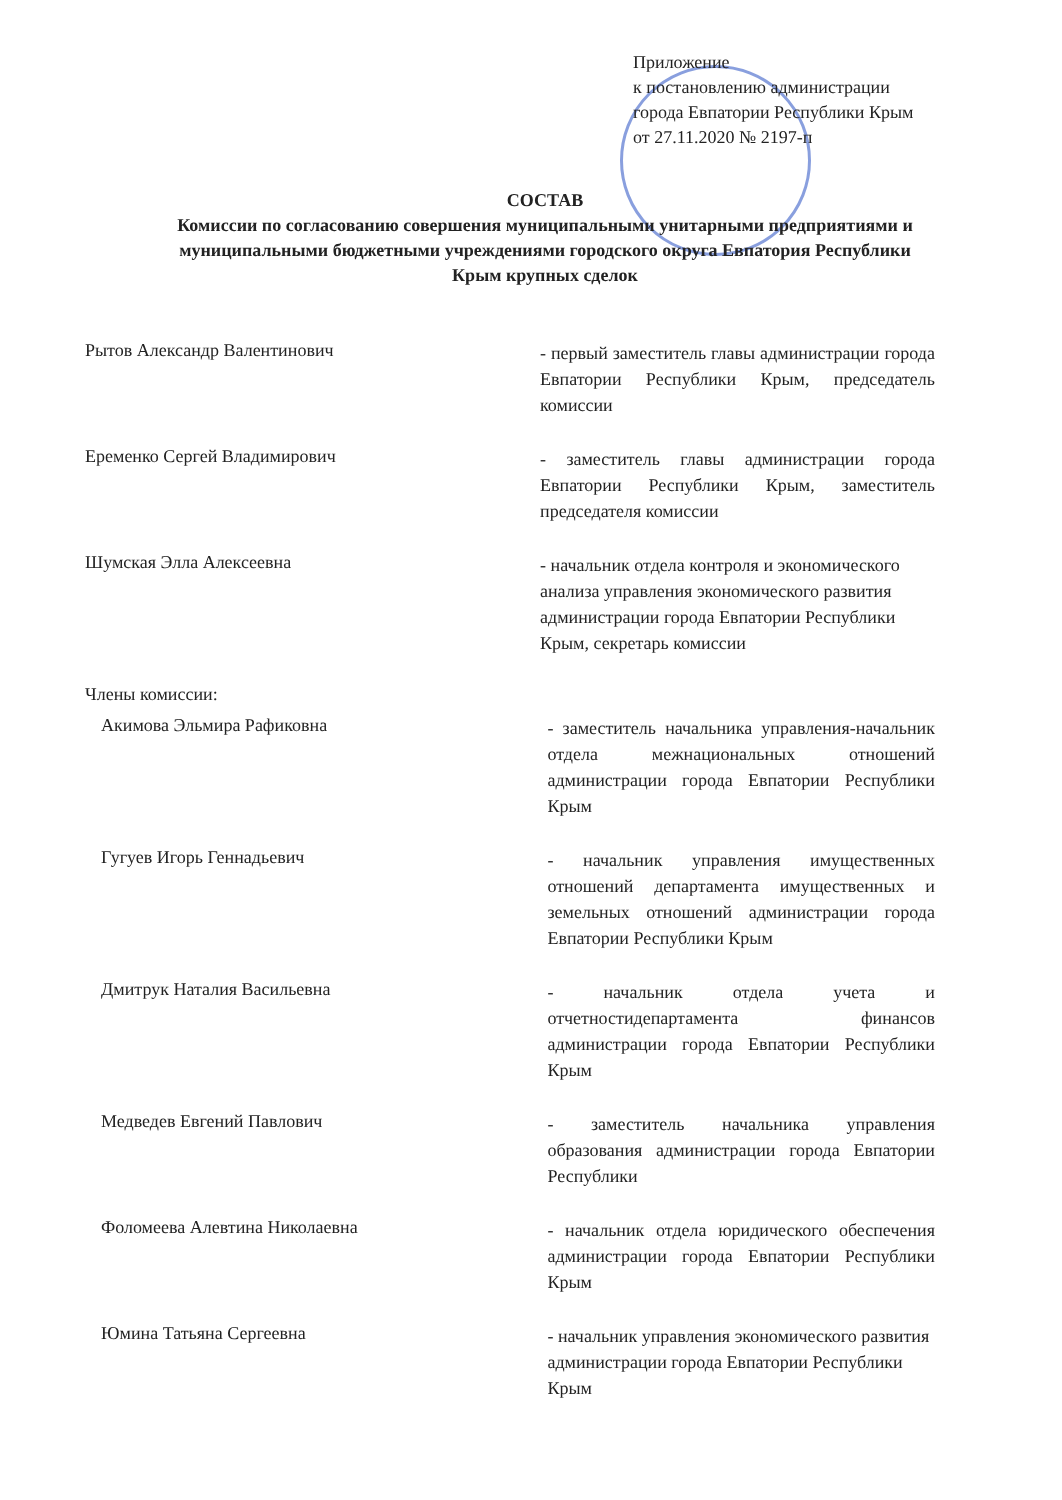Приложение
к постановлению администрации
города Евпатории Республики Крым
от 27.11.2020 № 2197-п
СОСТАВ
Комиссии по согласованию совершения муниципальными унитарными предприятиями и муниципальными бюджетными учреждениями городского округа Евпатория Республики Крым крупных сделок
Рытов Александр Валентинович
- первый заместитель главы администрации города Евпатории Республики Крым, председатель комиссии
Еременко Сергей Владимирович
- заместитель главы администрации города Евпатории Республики Крым, заместитель председателя комиссии
Шумская Элла Алексеевна
- начальник отдела контроля и экономического анализа управления экономического развития администрации города Евпатории Республики Крым, секретарь комиссии
Члены комиссии:
Акимова Эльмира Рафиковна
- заместитель начальника управления-начальник отдела межнациональных отношений администрации города Евпатории Республики Крым
Гугуев Игорь Геннадьевич
- начальник управления имущественных отношений департамента имущественных и земельных отношений администрации города Евпатории Республики Крым
Дмитрук Наталия Васильевна
- начальник отдела учета и отчетностидепартамента финансов администрации города Евпатории Республики Крым
Медведев Евгений Павлович
- заместитель начальника управления образования администрации города Евпатории Республики
Фоломеева Алевтина Николаевна
- начальник отдела юридического обеспечения администрации города Евпатории Республики Крым
Юмина Татьяна Сергеевна
- начальник управления экономического развития администрации города Евпатории Республики Крым